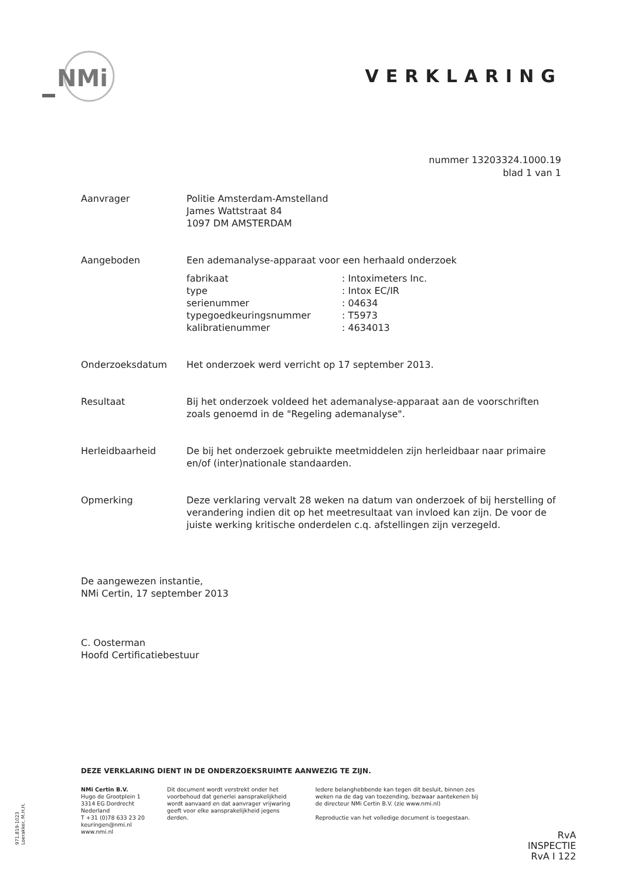NMi
VERKLARING
nummer 13203324.1000.19
blad 1 van 1
Aanvrager Politie Amsterdam-Amstelland
James Wattstraat 84
1097 DM AMSTERDAM
Aangeboden Een ademanalyse-apparaat voor een herhaald onderzoek
fabrikaat
type
serienummer
typegoedkeuringsnummer
kalibratienummer
: Intoximeters Inc.
: Intox EC/IR
: 04634
: T5973
: 4634013
Onderzoeksdatum Het onderzoek werd verricht op 17 september 2013.
Resultaat Bij het onderzoek voldeed het ademanalyse-apparaat aan de voorschriften zoals genoemd in de "Regeling ademanalyse".
Herleidbaarheid De bij het onderzoek gebruikte meetmiddelen zijn herleidbaar naar primaire en/of (inter)nationale standaarden.
Opmerking Deze verklaring vervalt 28 weken na datum van onderzoek of bij herstelling of verandering indien dit op het meetresultaat van invloed kan zijn. De voor de juiste werking kritische onderdelen c.q. afstellingen zijn verzegeld.
De aangewezen instantie,
NMi Certin, 17 september 2013
C. Oosterman
Hoofd Certificatiebestuur
DEZE VERKLARING DIENT IN DE ONDERZOEKSRUIMTE AANWEZIG TE ZIJN.
NMi Certin B.V.
Hugo de Grootplein 1
3314 EG Dordrecht
Nederland
T +31 (0)78 633 23 20
keuringen@nmi.nl
www.nmi.nl
Dit document wordt verstrekt onder het voorbehoud dat generlei aansprakelijkheid wordt aanvaard en dat aanvrager vrijwaring geeft voor elke aansprakelijkheid jegens derden.
Iedere belanghebbende kan tegen dit besluit, binnen zes weken na de dag van toezending, bezwaar aantekenen bij de directeur NMi Certin B.V. (zie www.nmi.nl)
Reproductie van het volledige document is toegestaan.
971.819-1023
Loerakker, M.H.H.
RvA
INSPECTIE
RvA I 122